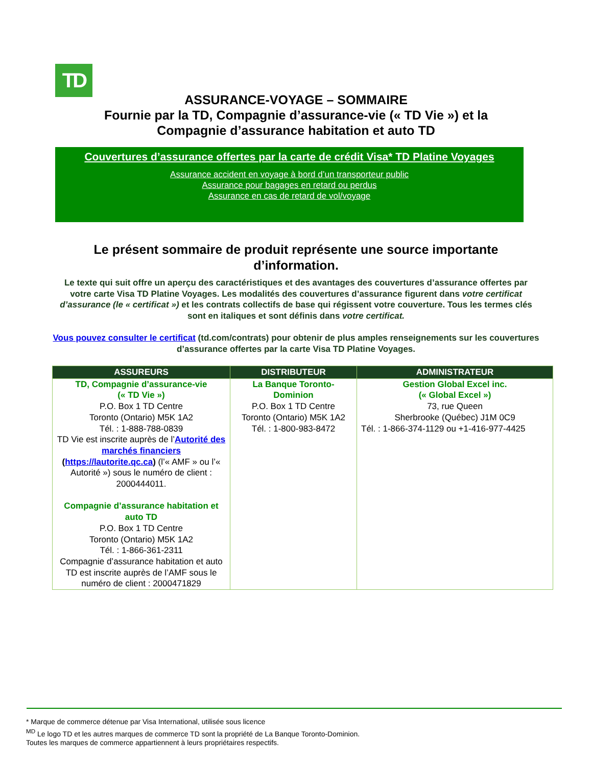TD
ASSURANCE-VOYAGE – SOMMAIRE
Fournie par la TD, Compagnie d’assurance-vie (« TD Vie ») et la
Compagnie d’assurance habitation et auto TD
Couvertures d’assurance offertes par la carte de crédit Visa* TD Platine Voyages
Assurance accident en voyage à bord d’un transporteur public
Assurance pour bagages en retard ou perdus
Assurance en cas de retard de vol/voyage
Le présent sommaire de produit représente une source importante d’information.
Le texte qui suit offre un aperçu des caractéristiques et des avantages des couvertures d’assurance offertes par votre carte Visa TD Platine Voyages. Les modalités des couvertures d’assurance figurent dans votre certificat d’assurance (le « certificat ») et les contrats collectifs de base qui régissent votre couverture. Tous les termes clés sont en italiques et sont définis dans votre certificat.
Vous pouvez consulter le certificat (td.com/contrats) pour obtenir de plus amples renseignements sur les couvertures d’assurance offertes par la carte Visa TD Platine Voyages.
| ASSUREURS | DISTRIBUTEUR | ADMINISTRATEUR |
| --- | --- | --- |
| TD, Compagnie d’assurance-vie (« TD Vie ») P.O. Box 1 TD Centre Toronto (Ontario) M5K 1A2 Tél. : 1-888-788-0839 TD Vie est inscrite auprès de l’ Autorité des marchés financiers ( https://lautorite.qc.ca ) (l’« AMF » ou l’« Autorité ») sous le numéro de client : 2000444011. Compagnie d’assurance habitation et auto TD P.O. Box 1 TD Centre Toronto (Ontario) M5K 1A2 Tél. : 1-866-361-2311 Compagnie d’assurance habitation et auto TD est inscrite auprès de l’AMF sous le numéro de client : 2000471829 | La Banque Toronto-Dominion P.O. Box 1 TD Centre Toronto (Ontario) M5K 1A2 Tél. : 1-800-983-8472 | Gestion Global Excel inc. (« Global Excel ») 73, rue Queen Sherbrooke (Québec) J1M 0C9 Tél. : 1-866-374-1129 ou +1-416-977-4425 |
* Marque de commerce détenue par Visa International, utilisée sous licence
<sup>MD</sup> Le logo TD et les autres marques de commerce TD sont la propriété de La Banque Toronto-Dominion.
Toutes les marques de commerce appartiennent à leurs propriétaires respectifs.